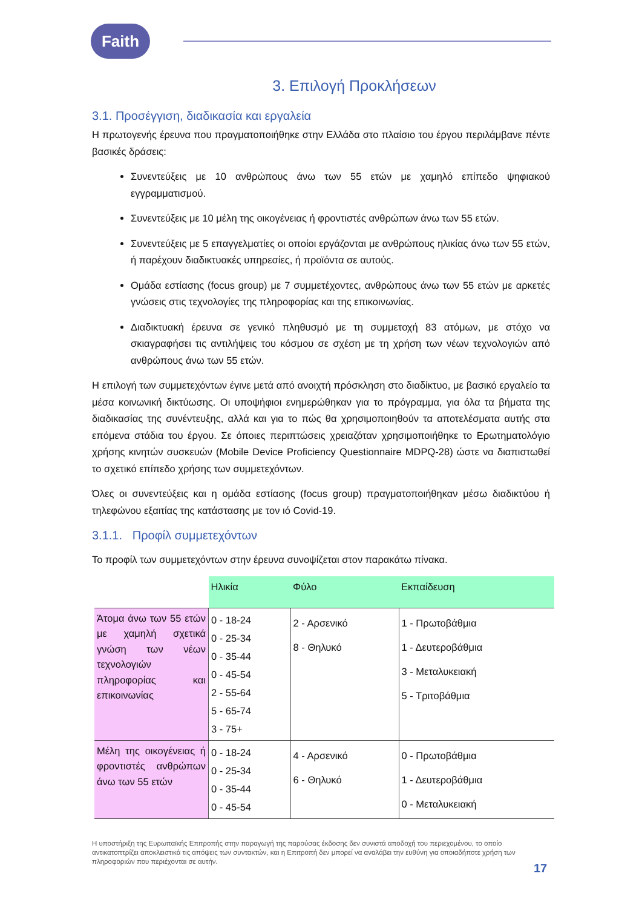Faith
3. Επιλογή Προκλήσεων
3.1. Προσέγγιση, διαδικασία και εργαλεία
Η πρωτογενής έρευνα που πραγματοποιήθηκε στην Ελλάδα στο πλαίσιο του έργου περιλάμβανε πέντε βασικές δράσεις:
Συνεντεύξεις με 10 ανθρώπους άνω των 55 ετών με χαμηλό επίπεδο ψηφιακού εγγραμματισμού.
Συνεντεύξεις με 10 μέλη της οικογένειας ή φροντιστές ανθρώπων άνω των 55 ετών.
Συνεντεύξεις με 5 επαγγελματίες οι οποίοι εργάζονται με ανθρώπους ηλικίας άνω των 55 ετών, ή παρέχουν διαδικτυακές υπηρεσίες, ή προϊόντα σε αυτούς.
Ομάδα εστίασης (focus group) με 7 συμμετέχοντες, ανθρώπους άνω των 55 ετών με αρκετές γνώσεις στις τεχνολογίες της πληροφορίας και της επικοινωνίας.
Διαδικτυακή έρευνα σε γενικό πληθυσμό με τη συμμετοχή 83 ατόμων, με στόχο να σκιαγραφήσει τις αντιλήψεις του κόσμου σε σχέση με τη χρήση των νέων τεχνολογιών από ανθρώπους άνω των 55 ετών.
Η επιλογή των συμμετεχόντων έγινε μετά από ανοιχτή πρόσκληση στο διαδίκτυο, με βασικό εργαλείο τα μέσα κοινωνική δικτύωσης. Οι υποψήφιοι ενημερώθηκαν για το πρόγραμμα, για όλα τα βήματα της διαδικασίας της συνέντευξης, αλλά και για το πώς θα χρησιμοποιηθούν τα αποτελέσματα αυτής στα επόμενα στάδια του έργου. Σε όποιες περιπτώσεις χρειαζόταν χρησιμοποιήθηκε το Ερωτηματολόγιο χρήσης κινητών συσκευών (Mobile Device Proficiency Questionnaire MDPQ-28) ώστε να διαπιστωθεί το σχετικό επίπεδο χρήσης των συμμετεχόντων.
Όλες οι συνεντεύξεις και η ομάδα εστίασης (focus group) πραγματοποιήθηκαν μέσω διαδικτύου ή τηλεφώνου εξαιτίας της κατάστασης με τον ιό Covid-19.
3.1.1. Προφίλ συμμετεχόντων
Το προφίλ των συμμετεχόντων στην έρευνα συνοψίζεται στον παρακάτω πίνακα.
| | Ηλικία | Φύλο | Εκπαίδευση |
| Άτομα άνω των 55 ετών με χαμηλή σχετικά γνώση των νέων τεχνολογιών πληροφορίας και επικοινωνίας | 0 - 18-24 0 - 25-34 0 - 35-44 0 - 45-54 2 - 55-64 5 - 65-74 3 - 75+ | 2 - Αρσενικό 8 - Θηλυκό | 1 - Πρωτοβάθμια 1 - Δευτεροβάθμια 3 - Μεταλυκειακή 5 - Τριτοβάθμια |
| Μέλη της οικογένειας ή φροντιστές ανθρώπων άνω των 55 ετών | 0 - 18-24 0 - 25-34 0 - 35-44 0 - 45-54 | 4 - Αρσενικό 6 - Θηλυκό | 0 - Πρωτοβάθμια 1 - Δευτεροβάθμια 0 - Μεταλυκειακή |
Η υποστήριξη της Ευρωπαϊκής Επιτροπής στην παραγωγή της παρούσας έκδοσης δεν συνιστά αποδοχή του περιεχομένου, το οποίο αντικατοπτρίζει αποκλειστικά τις απόψεις των συντακτών, και η Επιτροπή δεν μπορεί να αναλάβει την ευθύνη για οποιαδήποτε χρήση των πληροφοριών που περιέχονται σε αυτήν.
17